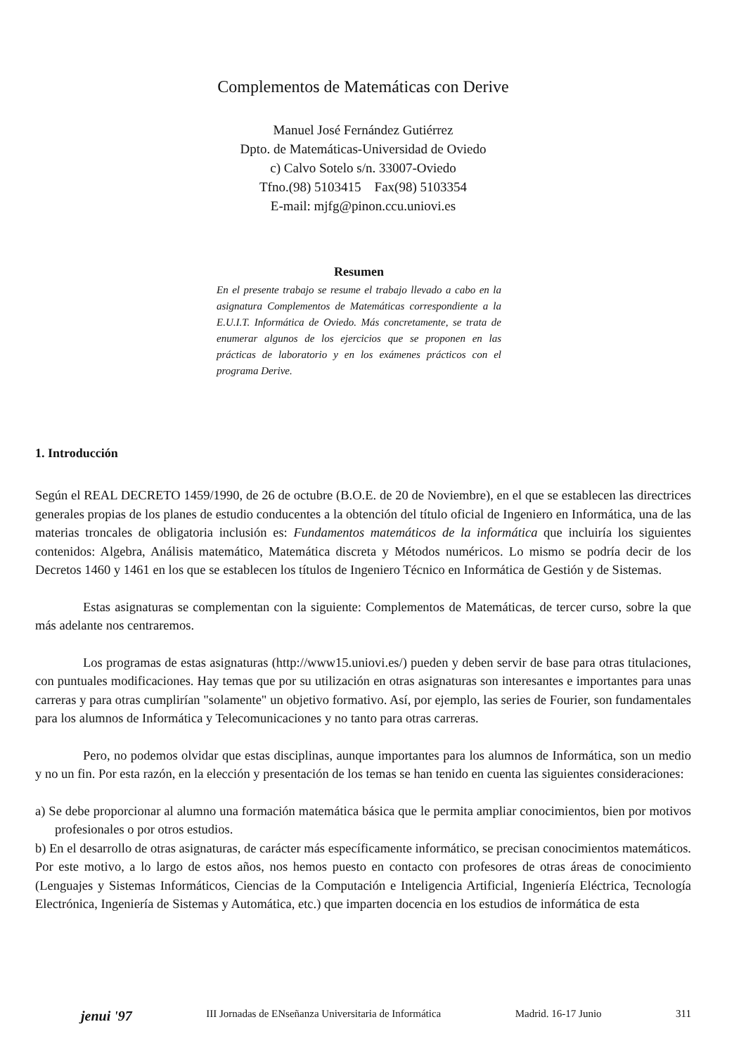Complementos de Matemáticas con Derive
Manuel José Fernández Gutiérrez
Dpto. de Matemáticas-Universidad de Oviedo
c) Calvo Sotelo s/n. 33007-Oviedo
Tfno.(98) 5103415 Fax(98) 5103354
E-mail: mjfg@pinon.ccu.uniovi.es
Resumen
En el presente trabajo se resume el trabajo llevado a cabo en la asignatura Complementos de Matemáticas correspondiente a la E.U.I.T. Informática de Oviedo. Más concretamente, se trata de enumerar algunos de los ejercicios que se proponen en las prácticas de laboratorio y en los exámenes prácticos con el programa Derive.
1. Introducción
Según el REAL DECRETO 1459/1990, de 26 de octubre (B.O.E. de 20 de Noviembre), en el que se establecen las directrices generales propias de los planes de estudio conducentes a la obtención del título oficial de Ingeniero en Informática, una de las materias troncales de obligatoria inclusión es: Fundamentos matemáticos de la informática que incluiría los siguientes contenidos: Algebra, Análisis matemático, Matemática discreta y Métodos numéricos. Lo mismo se podría decir de los Decretos 1460 y 1461 en los que se establecen los títulos de Ingeniero Técnico en Informática de Gestión y de Sistemas.
Estas asignaturas se complementan con la siguiente: Complementos de Matemáticas, de tercer curso, sobre la que más adelante nos centraremos.
Los programas de estas asignaturas (http://www15.uniovi.es/) pueden y deben servir de base para otras titulaciones, con puntuales modificaciones. Hay temas que por su utilización en otras asignaturas son interesantes e importantes para unas carreras y para otras cumplirían "solamente" un objetivo formativo. Así, por ejemplo, las series de Fourier, son fundamentales para los alumnos de Informática y Telecomunicaciones y no tanto para otras carreras.
Pero, no podemos olvidar que estas disciplinas, aunque importantes para los alumnos de Informática, son un medio y no un fin. Por esta razón, en la elección y presentación de los temas se han tenido en cuenta las siguientes consideraciones:
a) Se debe proporcionar al alumno una formación matemática básica que le permita ampliar conocimientos, bien por motivos profesionales o por otros estudios.
b) En el desarrollo de otras asignaturas, de carácter más específicamente informático, se precisan conocimientos matemáticos. Por este motivo, a lo largo de estos años, nos hemos puesto en contacto con profesores de otras áreas de conocimiento (Lenguajes y Sistemas Informáticos, Ciencias de la Computación e Inteligencia Artificial, Ingeniería Eléctrica, Tecnología Electrónica, Ingeniería de Sistemas y Automática, etc.) que imparten docencia en los estudios de informática de esta
jenui '97 III Jornadas de ENseñanza Universitaria de Informática Madrid. 16-17 Junio 311